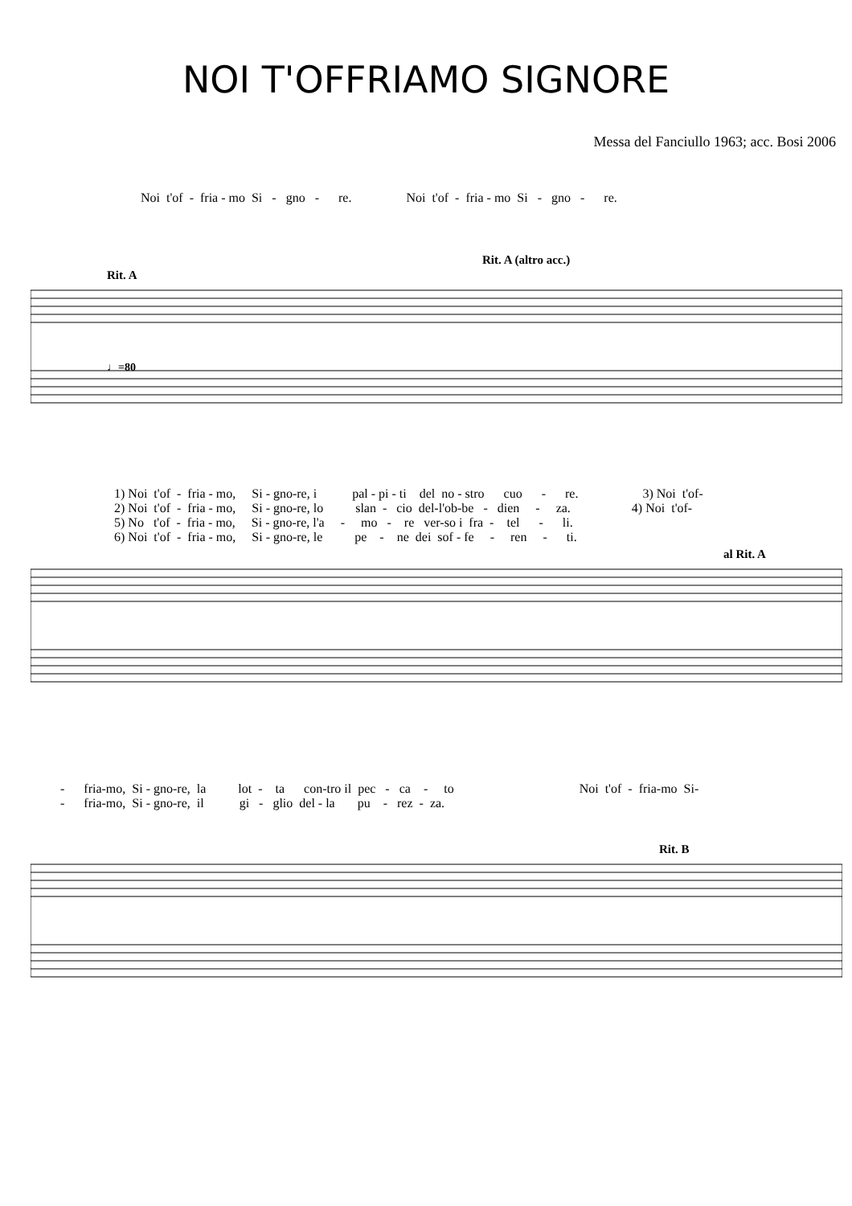NOI T'OFFRIAMO SIGNORE
Messa del Fanciullo 1963; acc. Bosi 2006
Noi t'of - fria - mo Si - gno - re. Noi t'of - fria - mo Si - gno - re.
Rit. A (altro acc.)
Rit. A
♩=80
1) Noi t'of - fria - mo, Si - gno-re, i pal - pi - ti del no - stro cuo - re. 3) Noi t'of- 2) Noi t'of - fria - mo, Si - gno-re, lo slan - cio del-l'ob-be - dien - za. 4) Noi t'of- 5) No t'of - fria - mo, Si - gno-re, l'a - mo - re ver-so i fra - tel - li. 6) Noi t'of - fria - mo, Si - gno-re, le pe - ne dei sof - fe - ren - ti.
al Rit. A
- fria-mo, Si - gno-re, la lot - ta con-tro il pec - ca - to Noi t'of - fria-mo Si- - fria-mo, Si - gno-re, il gi - glio del - la pu - rez - za.
Rit. B